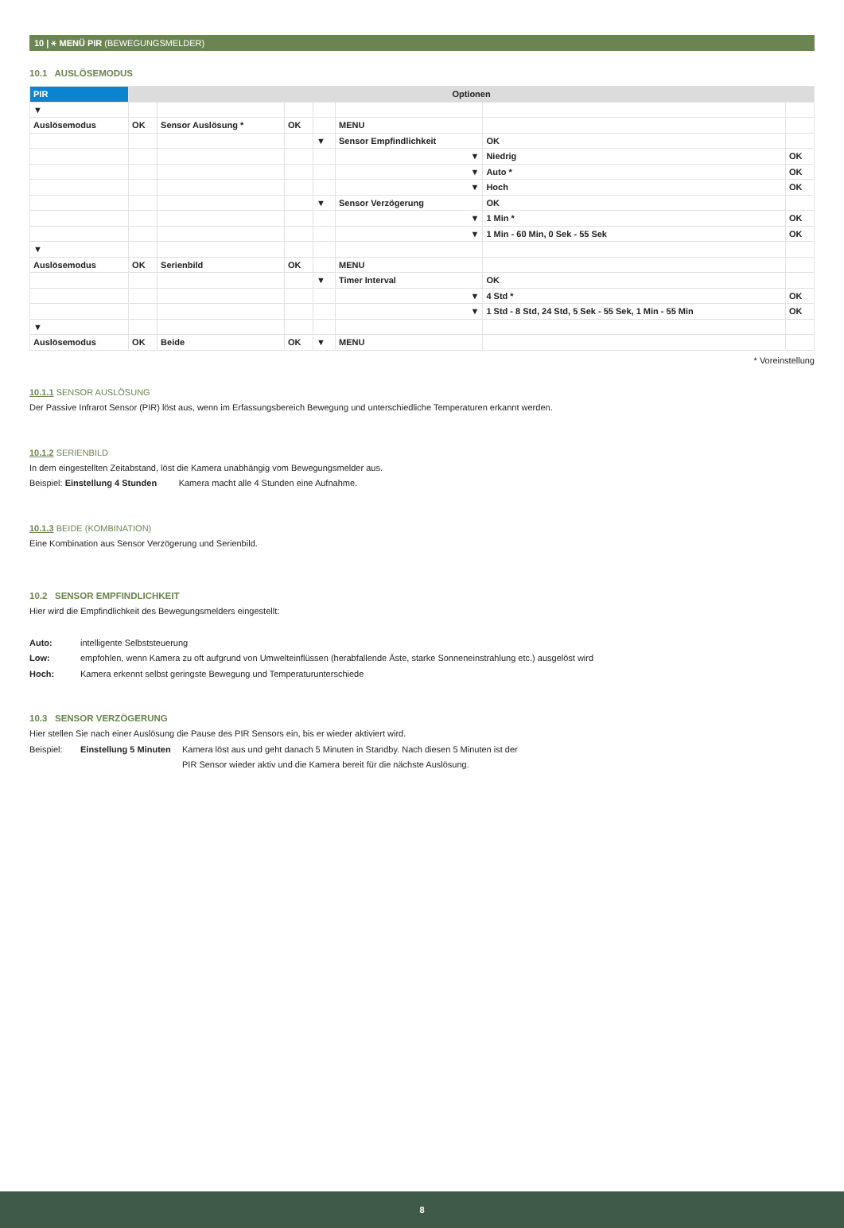10 | ⚹ MENÜ PIR (BEWEGUNGSMELDER)
10.1 AUSLÖSEMODUS
| PIR | Optionen | | | | | | |
| --- | --- | --- | --- | --- | --- | --- | --- |
| ▼ | | | | | | | |
| Auslösemodus | OK | Sensor Auslösung * | OK | | MENU | | |
| | | | | ▼ | Sensor Empfindlichkeit | OK | |
| | | | | | ▼ | Niedrig | OK |
| | | | | | ▼ | Auto * | OK |
| | | | | | ▼ | Hoch | OK |
| | | | | ▼ | Sensor Verzögerung | OK | |
| | | | | | ▼ | 1 Min * | OK |
| | | | | | ▼ | 1 Min - 60 Min, 0 Sek - 55 Sek | OK |
| ▼ | | | | | | | |
| Auslösemodus | OK | Serienbild | OK | | MENU | | |
| | | | | ▼ | Timer Interval | OK | |
| | | | | | ▼ | 4 Std * | OK |
| | | | | | ▼ | 1 Std - 8 Std, 24 Std, 5 Sek - 55 Sek, 1 Min - 55 Min | OK |
| ▼ | | | | | | | |
| Auslösemodus | OK | Beide | OK | ▼ | MENU | | |
* Voreinstellung
10.1.1 SENSOR AUSLÖSUNG
Der Passive Infrarot Sensor (PIR) löst aus, wenn im Erfassungsbereich Bewegung und unterschiedliche Temperaturen erkannt werden.
10.1.2 SERIENBILD
In dem eingestellten Zeitabstand, löst die Kamera unabhängig vom Bewegungsmelder aus.
Beispiel: Einstellung 4 Stunden Kamera macht alle 4 Stunden eine Aufnahme.
10.1.3 BEIDE (KOMBINATION)
Eine Kombination aus Sensor Verzögerung und Serienbild.
10.2 SENSOR EMPFINDLICHKEIT
Hier wird die Empfindlichkeit des Bewegungsmelders eingestellt:
Auto: intelligente Selbststeuerung
Low: empfohlen, wenn Kamera zu oft aufgrund von Umwelteinflüssen (herabfallende Äste, starke Sonneneinstrahlung etc.) ausgelöst wird
Hoch: Kamera erkennt selbst geringste Bewegung und Temperaturunterschiede
10.3 SENSOR VERZÖGERUNG
Hier stellen Sie nach einer Auslösung die Pause des PIR Sensors ein, bis er wieder aktiviert wird.
Beispiel: Einstellung 5 Minuten Kamera löst aus und geht danach 5 Minuten in Standby. Nach diesen 5 Minuten ist der
PIR Sensor wieder aktiv und die Kamera bereit für die nächste Auslösung.
8